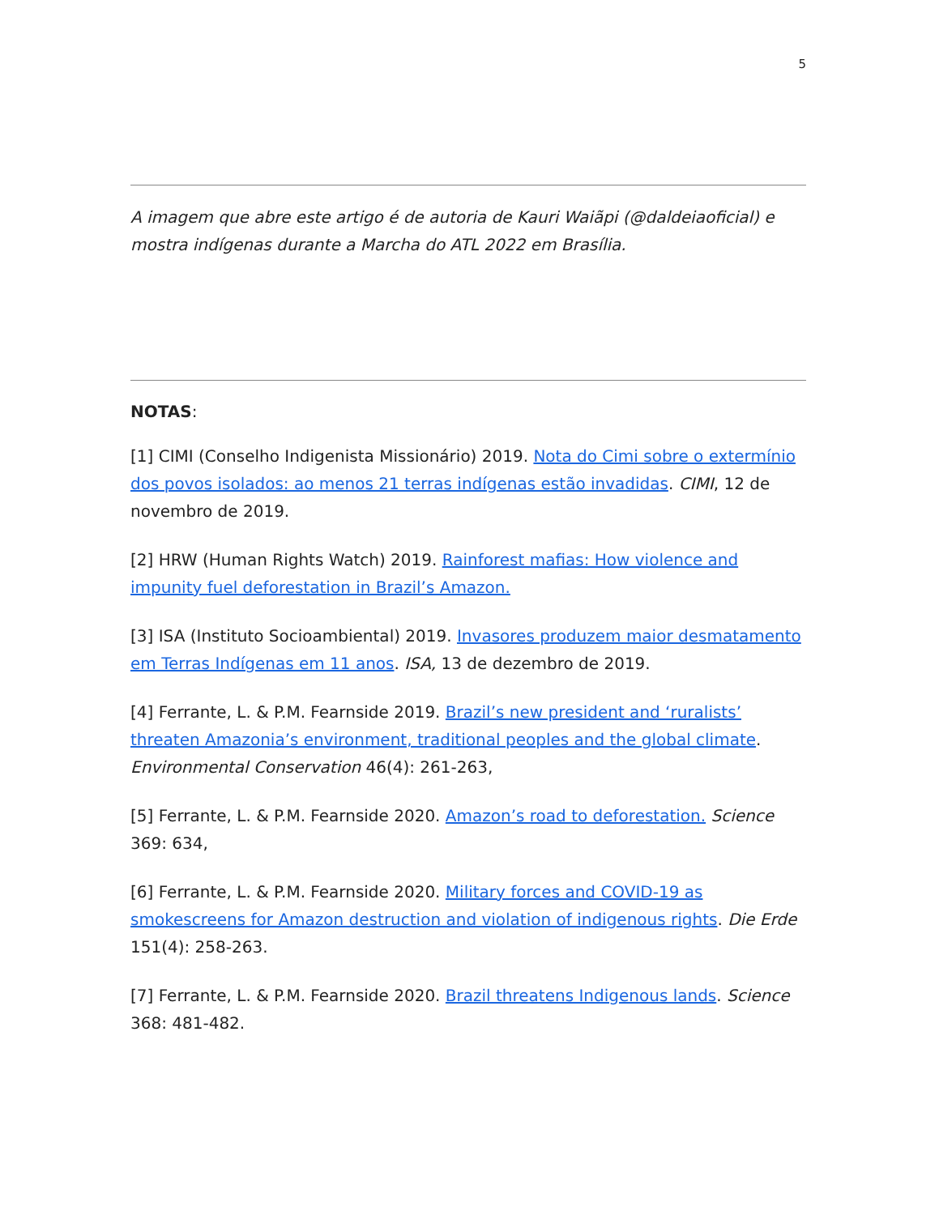5
A imagem que abre este artigo é de autoria de Kauri Waiãpi (@daldeiaoficial) e mostra indígenas durante a Marcha do ATL 2022 em Brasília.
NOTAS:
[1] CIMI (Conselho Indigenista Missionário) 2019. Nota do Cimi sobre o extermínio dos povos isolados: ao menos 21 terras indígenas estão invadidas. CIMI, 12 de novembro de 2019.
[2] HRW (Human Rights Watch) 2019. Rainforest mafias: How violence and impunity fuel deforestation in Brazil’s Amazon.
[3] ISA (Instituto Socioambiental) 2019. Invasores produzem maior desmatamento em Terras Indígenas em 11 anos. ISA, 13 de dezembro de 2019.
[4] Ferrante, L. & P.M. Fearnside 2019. Brazil’s new president and ‘ruralists’ threaten Amazonia’s environment, traditional peoples and the global climate. Environmental Conservation 46(4): 261-263,
[5] Ferrante, L. & P.M. Fearnside 2020. Amazon’s road to deforestation. Science 369: 634,
[6] Ferrante, L. & P.M. Fearnside 2020. Military forces and COVID-19 as smokescreens for Amazon destruction and violation of indigenous rights. Die Erde 151(4): 258-263.
[7] Ferrante, L. & P.M. Fearnside 2020. Brazil threatens Indigenous lands. Science 368: 481-482.